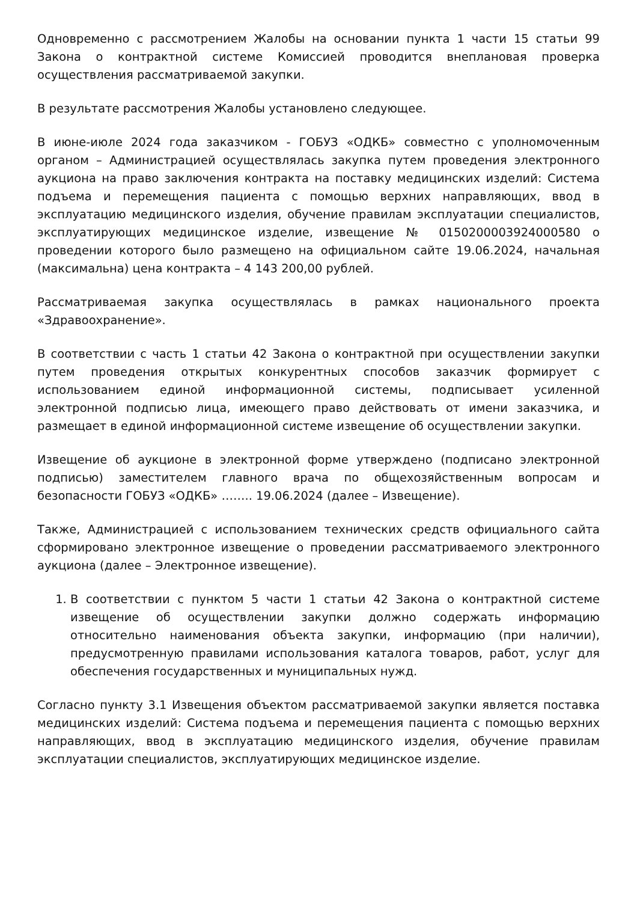Одновременно с рассмотрением Жалобы на основании пункта 1 части 15 статьи 99 Закона о контрактной системе Комиссией проводится внеплановая проверка осуществления рассматриваемой закупки.
В результате рассмотрения Жалобы установлено следующее.
В июне-июле 2024 года заказчиком - ГОБУЗ «ОДКБ» совместно с уполномоченным органом – Администрацией осуществлялась закупка путем проведения электронного аукциона на право заключения контракта на поставку медицинских изделий: Система подъема и перемещения пациента с помощью верхних направляющих, ввод в эксплуатацию медицинского изделия, обучение правилам эксплуатации специалистов, эксплуатирующих медицинское изделие, извещение № 0150200003924000580 о проведении которого было размещено на официальном сайте 19.06.2024, начальная (максимальна) цена контракта – 4 143 200,00 рублей.
Рассматриваемая закупка осуществлялась в рамках национального проекта «Здравоохранение».
В соответствии с часть 1 статьи 42 Закона о контрактной при осуществлении закупки путем проведения открытых конкурентных способов заказчик формирует с использованием единой информационной системы, подписывает усиленной электронной подписью лица, имеющего право действовать от имени заказчика, и размещает в единой информационной системе извещение об осуществлении закупки.
Извещение об аукционе в электронной форме утверждено (подписано электронной подписью) заместителем главного врача по общехозяйственным вопросам и безопасности ГОБУЗ «ОДКБ» …….. 19.06.2024 (далее – Извещение).
Также, Администрацией с использованием технических средств официального сайта сформировано электронное извещение о проведении рассматриваемого электронного аукциона (далее – Электронное извещение).
1. В соответствии с пунктом 5 части 1 статьи 42 Закона о контрактной системе извещение об осуществлении закупки должно содержать информацию относительно наименования объекта закупки, информацию (при наличии), предусмотренную правилами использования каталога товаров, работ, услуг для обеспечения государственных и муниципальных нужд.
Согласно пункту 3.1 Извещения объектом рассматриваемой закупки является поставка медицинских изделий: Система подъема и перемещения пациента с помощью верхних направляющих, ввод в эксплуатацию медицинского изделия, обучение правилам эксплуатации специалистов, эксплуатирующих медицинское изделие.